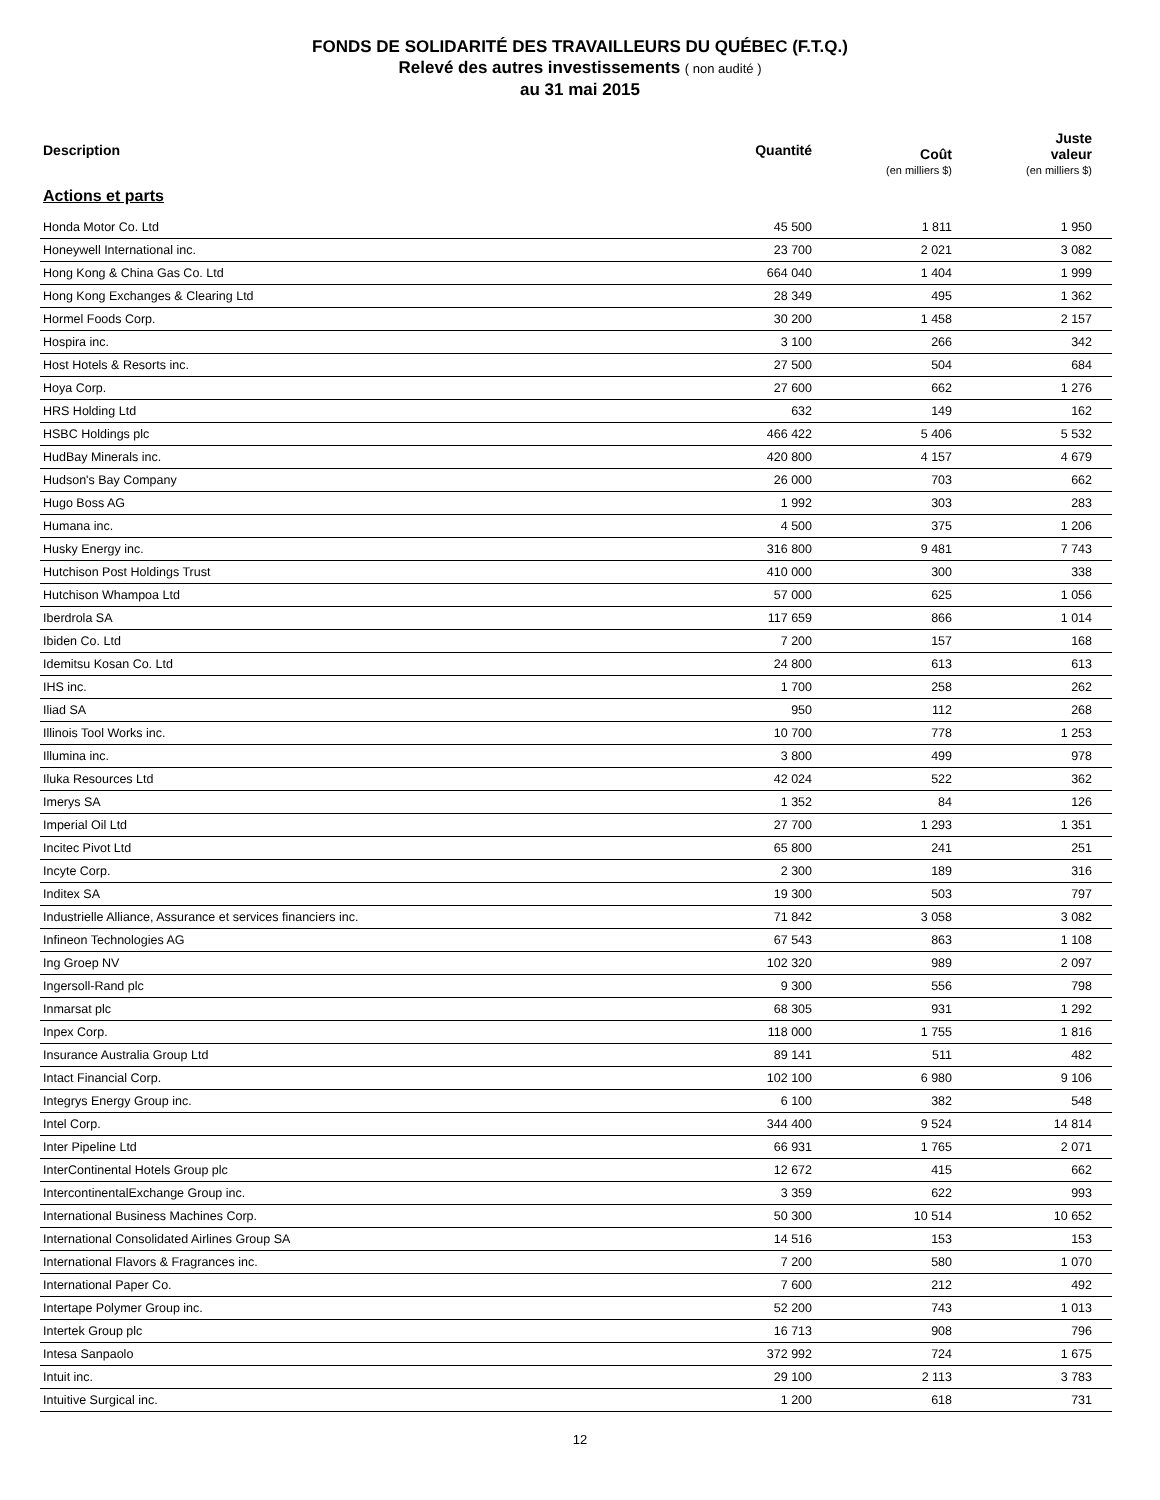FONDS DE SOLIDARITÉ DES TRAVAILLEURS DU QUÉBEC (F.T.Q.)
Relevé des autres investissements ( non audité )
au 31 mai 2015
| Description | Quantité | Coût (en milliers $) | Juste valeur (en milliers $) |
| --- | --- | --- | --- |
| Actions et parts | | | |
| Honda Motor Co. Ltd | 45 500 | 1 811 | 1 950 |
| Honeywell International inc. | 23 700 | 2 021 | 3 082 |
| Hong Kong & China Gas Co. Ltd | 664 040 | 1 404 | 1 999 |
| Hong Kong Exchanges & Clearing Ltd | 28 349 | 495 | 1 362 |
| Hormel Foods Corp. | 30 200 | 1 458 | 2 157 |
| Hospira inc. | 3 100 | 266 | 342 |
| Host Hotels & Resorts inc. | 27 500 | 504 | 684 |
| Hoya Corp. | 27 600 | 662 | 1 276 |
| HRS Holding Ltd | 632 | 149 | 162 |
| HSBC Holdings plc | 466 422 | 5 406 | 5 532 |
| HudBay Minerals inc. | 420 800 | 4 157 | 4 679 |
| Hudson's Bay Company | 26 000 | 703 | 662 |
| Hugo Boss AG | 1 992 | 303 | 283 |
| Humana inc. | 4 500 | 375 | 1 206 |
| Husky Energy inc. | 316 800 | 9 481 | 7 743 |
| Hutchison Post Holdings Trust | 410 000 | 300 | 338 |
| Hutchison Whampoa Ltd | 57 000 | 625 | 1 056 |
| Iberdrola SA | 117 659 | 866 | 1 014 |
| Ibiden Co. Ltd | 7 200 | 157 | 168 |
| Idemitsu Kosan Co. Ltd | 24 800 | 613 | 613 |
| IHS inc. | 1 700 | 258 | 262 |
| Iliad SA | 950 | 112 | 268 |
| Illinois Tool Works inc. | 10 700 | 778 | 1 253 |
| Illumina inc. | 3 800 | 499 | 978 |
| Iluka Resources Ltd | 42 024 | 522 | 362 |
| Imerys SA | 1 352 | 84 | 126 |
| Imperial Oil Ltd | 27 700 | 1 293 | 1 351 |
| Incitec Pivot Ltd | 65 800 | 241 | 251 |
| Incyte Corp. | 2 300 | 189 | 316 |
| Inditex SA | 19 300 | 503 | 797 |
| Industrielle Alliance, Assurance et services financiers inc. | 71 842 | 3 058 | 3 082 |
| Infineon Technologies AG | 67 543 | 863 | 1 108 |
| Ing Groep NV | 102 320 | 989 | 2 097 |
| Ingersoll-Rand plc | 9 300 | 556 | 798 |
| Inmarsat plc | 68 305 | 931 | 1 292 |
| Inpex Corp. | 118 000 | 1 755 | 1 816 |
| Insurance Australia Group Ltd | 89 141 | 511 | 482 |
| Intact Financial Corp. | 102 100 | 6 980 | 9 106 |
| Integrys Energy Group inc. | 6 100 | 382 | 548 |
| Intel Corp. | 344 400 | 9 524 | 14 814 |
| Inter Pipeline Ltd | 66 931 | 1 765 | 2 071 |
| InterContinental Hotels Group plc | 12 672 | 415 | 662 |
| IntercontinentalExchange Group inc. | 3 359 | 622 | 993 |
| International Business Machines Corp. | 50 300 | 10 514 | 10 652 |
| International Consolidated Airlines Group SA | 14 516 | 153 | 153 |
| International Flavors & Fragrances inc. | 7 200 | 580 | 1 070 |
| International Paper Co. | 7 600 | 212 | 492 |
| Intertape Polymer Group inc. | 52 200 | 743 | 1 013 |
| Intertek Group plc | 16 713 | 908 | 796 |
| Intesa Sanpaolo | 372 992 | 724 | 1 675 |
| Intuit inc. | 29 100 | 2 113 | 3 783 |
| Intuitive Surgical inc. | 1 200 | 618 | 731 |
12